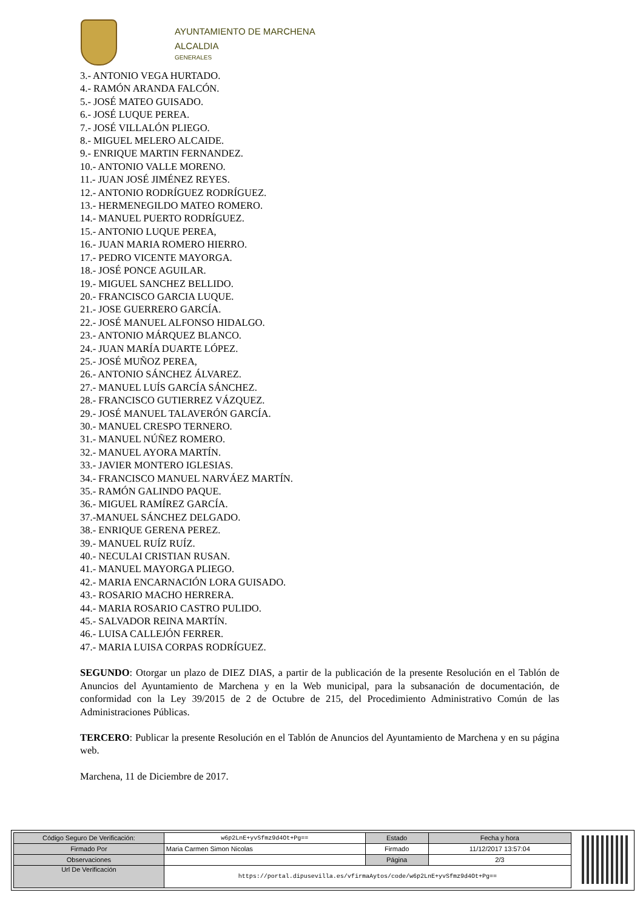AYUNTAMIENTO DE MARCHENA
ALCALDIA
GENERALES
3.- ANTONIO VEGA HURTADO.
4.- RAMÓN ARANDA FALCÓN.
5.- JOSÉ MATEO GUISADO.
6.- JOSÉ LUQUE PEREA.
7.- JOSÉ VILLALÓN PLIEGO.
8.- MIGUEL MELERO ALCAIDE.
9.- ENRIQUE MARTIN FERNANDEZ.
10.- ANTONIO VALLE MORENO.
11.- JUAN JOSÉ JIMÉNEZ REYES.
12.- ANTONIO RODRÍGUEZ RODRÍGUEZ.
13.- HERMENEGILDO MATEO ROMERO.
14.- MANUEL PUERTO RODRÍGUEZ.
15.- ANTONIO LUQUE PEREA,
16.- JUAN MARIA ROMERO HIERRO.
17.- PEDRO VICENTE MAYORGA.
18.- JOSÉ PONCE AGUILAR.
19.- MIGUEL SANCHEZ BELLIDO.
20.- FRANCISCO GARCIA LUQUE.
21.- JOSE GUERRERO GARCÍA.
22.- JOSÉ MANUEL ALFONSO HIDALGO.
23.- ANTONIO MÁRQUEZ BLANCO.
24.- JUAN MARÍA DUARTE LÓPEZ.
25.- JOSÉ MUÑOZ PEREA,
26.- ANTONIO SÁNCHEZ ÁLVAREZ.
27.- MANUEL LUÍS GARCÍA SÁNCHEZ.
28.- FRANCISCO GUTIERREZ VÁZQUEZ.
29.- JOSÉ MANUEL TALAVERÓN GARCÍA.
30.- MANUEL CRESPO TERNERO.
31.- MANUEL NÚÑEZ ROMERO.
32.- MANUEL AYORA MARTÍN.
33.- JAVIER MONTERO IGLESIAS.
34.- FRANCISCO MANUEL NARVÁEZ MARTÍN.
35.- RAMÓN GALINDO PAQUE.
36.- MIGUEL RAMÍREZ GARCÍA.
37.-MANUEL SÁNCHEZ DELGADO.
38.- ENRIQUE GERENA PEREZ.
39.- MANUEL RUÍZ RUÍZ.
40.- NECULAI CRISTIAN RUSAN.
41.- MANUEL MAYORGA PLIEGO.
42.- MARIA ENCARNACIÓN LORA GUISADO.
43.- ROSARIO MACHO HERRERA.
44.- MARIA ROSARIO CASTRO PULIDO.
45.- SALVADOR REINA MARTÍN.
46.- LUISA CALLEJÓN FERRER.
47.- MARIA LUISA CORPAS RODRÍGUEZ.
SEGUNDO: Otorgar un plazo de DIEZ DIAS, a partir de la publicación de la presente Resolución en el Tablón de Anuncios del Ayuntamiento de Marchena y en la Web municipal, para la subsanación de documentación, de conformidad con la Ley 39/2015 de 2 de Octubre de 215, del Procedimiento Administrativo Común de las Administraciones Públicas.
TERCERO: Publicar la presente Resolución en el Tablón de Anuncios del Ayuntamiento de Marchena y en su página web.
Marchena, 11 de Diciembre de 2017.
| Código Seguro De Verificación: | w6p2LnE+yvSfmz9d4Ot+Pg== | Estado | Fecha y hora |
| Firmado Por | Maria Carmen Simon Nicolas | Firmado | 11/12/2017 13:57:04 |
| Observaciones | | Página | 2/3 |
| Url De Verificación | https://portal.dipusevilla.es/vfirmaAytos/code/w6p2LnE+yvSfmz9d4Ot+Pg== | | |